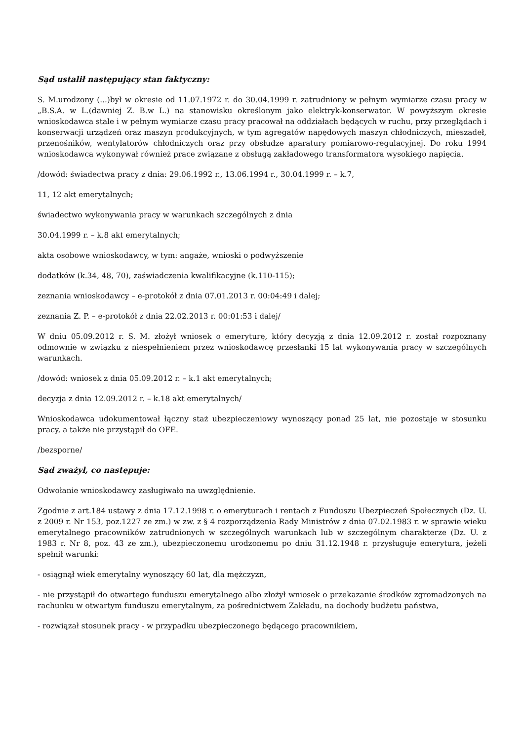Sąd ustalił następujący stan faktyczny:
S. M.urodzony (...)był w okresie od 11.07.1972 r. do 30.04.1999 r. zatrudniony w pełnym wymiarze czasu pracy w „B.S.A. w L.(dawniej Z. B.w L.) na stanowisku określonym jako elektryk-konserwator. W powyższym okresie wnioskodawca stale i w pełnym wymiarze czasu pracy pracował na oddziałach będących w ruchu, przy przeglądach i konserwacji urządzeń oraz maszyn produkcyjnych, w tym agregatów napędowych maszyn chłodniczych, mieszadeł, przenośników, wentylatorów chłodniczych oraz przy obsłudze aparatury pomiarowo-regulacyjnej. Do roku 1994 wnioskodawca wykonywał również prace związane z obsługą zakładowego transformatora wysokiego napięcia.
/dowód: świadectwa pracy z dnia: 29.06.1992 r., 13.06.1994 r., 30.04.1999 r. – k.7,
11, 12 akt emerytalnych;
świadectwo wykonywania pracy w warunkach szczególnych z dnia
30.04.1999 r. – k.8 akt emerytalnych;
akta osobowe wnioskodawcy, w tym: angaże, wnioski o podwyższenie
dodatków (k.34, 48, 70), zaświadczenia kwalifikacyjne (k.110-115);
zeznania wnioskodawcy – e-protokół z dnia 07.01.2013 r. 00:04:49 i dalej;
zeznania Z. P. – e-protokół z dnia 22.02.2013 r. 00:01:53 i dalej/
W dniu 05.09.2012 r. S. M. złożył wniosek o emeryturę, który decyzją z dnia 12.09.2012 r. został rozpoznany odmownie w związku z niespełnieniem przez wnioskodawcę przesłanki 15 lat wykonywania pracy w szczególnych warunkach.
/dowód: wniosek z dnia 05.09.2012 r. – k.1 akt emerytalnych;
decyzja z dnia 12.09.2012 r. – k.18 akt emerytalnych/
Wnioskodawca udokumentował łączny staż ubezpieczeniowy wynoszący ponad 25 lat, nie pozostaje w stosunku pracy, a także nie przystąpił do OFE.
/bezsporne/
Sąd zważył, co następuje:
Odwołanie wnioskodawcy zasługiwało na uwzględnienie.
Zgodnie z art.184 ustawy z dnia 17.12.1998 r. o emeryturach i rentach z Funduszu Ubezpieczeń Społecznych (Dz. U. z 2009 r. Nr 153, poz.1227 ze zm.) w zw. z § 4 rozporządzenia Rady Ministrów z dnia 07.02.1983 r. w sprawie wieku emerytalnego pracowników zatrudnionych w szczególnych warunkach lub w szczególnym charakterze (Dz. U. z 1983 r. Nr 8, poz. 43 ze zm.), ubezpieczonemu urodzonemu po dniu 31.12.1948 r. przysługuje emerytura, jeżeli spełnił warunki:
- osiągnął wiek emerytalny wynoszący 60 lat, dla mężczyzn,
- nie przystąpił do otwartego funduszu emerytalnego albo złożył wniosek o przekazanie środków zgromadzonych na rachunku w otwartym funduszu emerytalnym, za pośrednictwem Zakładu, na dochody budżetu państwa,
- rozwiązał stosunek pracy - w przypadku ubezpieczonego będącego pracownikiem,